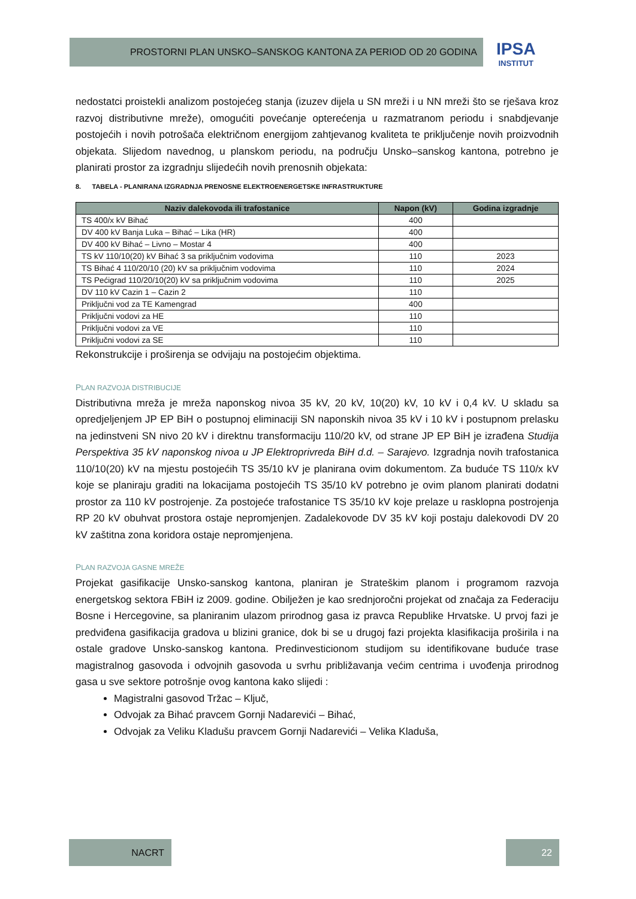PROSTORNI PLAN UNSKO–SANSKOG KANTONA ZA PERIOD OD 20 GODINA
IPSA
INSTITUT
nedostatci proistekli analizom postojećeg stanja (izuzev dijela u SN mreži i u NN mreži što se rješava kroz razvoj distributivne mreže), omogućiti povećanje opterećenja u razmatranom periodu i snabdjevanje postojećih i novih potrošača električnom energijom zahtjevanog kvaliteta te priključenje novih proizvodnih objekata. Slijedom navednog, u planskom periodu, na području Unsko–sanskog kantona, potrebno je planirati prostor za izgradnju slijedećih novih prenosnih objekata:
8. TABELA - PLANIRANA IZGRADNJA PRENOSNE ELEKTROENERGETSKE INFRASTRUKTURE
| Naziv dalekovoda ili trafostanice | Napon (kV) | Godina izgradnje |
| --- | --- | --- |
| TS 400/x kV Bihać | 400 | |
| DV 400 kV Banja Luka – Bihać – Lika (HR) | 400 | |
| DV 400 kV Bihać – Livno – Mostar 4 | 400 | |
| TS kV 110/10(20) kV Bihać 3 sa priključnim vodovima | 110 | 2023 |
| TS Bihać 4 110/20/10 (20) kV sa priključnim vodovima | 110 | 2024 |
| TS Pećigrad 110/20/10(20) kV sa priključnim vodovima | 110 | 2025 |
| DV 110 kV Cazin 1 – Cazin 2 | 110 | |
| Priključni vod za TE Kamengrad | 400 | |
| Priključni vodovi za HE | 110 | |
| Priključni vodovi za VE | 110 | |
| Priključni vodovi za SE | 110 | |
Rekonstrukcije i proširenja se odvijaju na postojećim objektima.
PLAN RAZVOJA DISTRIBUCIJE
Distributivna mreža je mreža naponskog nivoa 35 kV, 20 kV, 10(20) kV, 10 kV i 0,4 kV. U skladu sa opredjeljenjem JP EP BiH o postupnoj eliminaciji SN naponskih nivoa 35 kV i 10 kV i postupnom prelasku na jedinstveni SN nivo 20 kV i direktnu transformaciju 110/20 kV, od strane JP EP BiH je izrađena Studija Perspektiva 35 kV naponskog nivoa u JP Elektroprivreda BiH d.d. – Sarajevo. Izgradnja novih trafostanica 110/10(20) kV na mjestu postojećih TS 35/10 kV je planirana ovim dokumentom. Za buduće TS 110/x kV koje se planiraju graditi na lokacijama postojećih TS 35/10 kV potrebno je ovim planom planirati dodatni prostor za 110 kV postrojenje. Za postojeće trafostanice TS 35/10 kV koje prelaze u rasklopna postrojenja RP 20 kV obuhvat prostora ostaje nepromjenjen. Zadalekovode DV 35 kV koji postaju dalekovodi DV 20 kV zaštitna zona koridora ostaje nepromjenjena.
PLAN RAZVOJA GASNE MREŽE
Projekat gasifikacije Unsko-sanskog kantona, planiran je Strateškim planom i programom razvoja energetskog sektora FBiH iz 2009. godine. Obilježen je kao srednjoročni projekat od značaja za Federaciju Bosne i Hercegovine, sa planiranim ulazom prirodnog gasa iz pravca Republike Hrvatske. U prvoj fazi je predviđena gasifikacija gradova u blizini granice, dok bi se u drugoj fazi projekta klasifikacija proširila i na ostale gradove Unsko-sanskog kantona. Predinvesticionom studijom su identifikovane buduće trase magistralnog gasovoda i odvojnih gasovoda u svrhu približavanja većim centrima i uvođenja prirodnog gasa u sve sektore potrošnje ovog kantona kako slijedi :
Magistralni gasovod Tržac – Ključ,
Odvojak za Bihać pravcem Gornji Nadarevići – Bihać,
Odvojak za Veliku Kladušu pravcem Gornji Nadarevići – Velika Kladuša,
NACRT 22